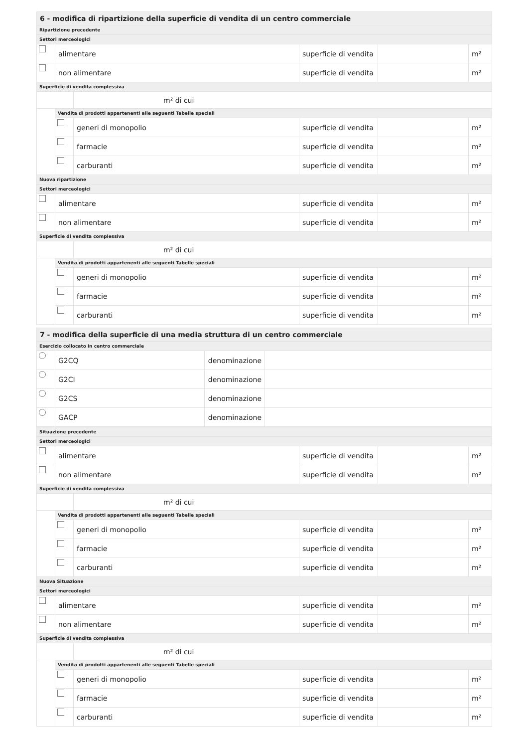| 6 - modifica di ripartizione della superficie di vendita di un centro commerciale | | | | | |
| Ripartizione precedente | | | | | |
| Settori merceologici | | | | | |
| | alimentare | | superficie di vendita | | m² |
| | non alimentare | | superficie di vendita | | m² |
| Superficie di vendita complessiva | | | | | |
| | | m² di cui | | | |
| | Vendita di prodotti appartenenti alle seguenti Tabelle speciali | | | | |
| | | generi di monopolio | superficie di vendita | | m² |
| | | farmacie | superficie di vendita | | m² |
| | | carburanti | superficie di vendita | | m² |
| Nuova ripartizione | | | | | |
| Settori merceologici | | | | | |
| | alimentare | | superficie di vendita | | m² |
| | non alimentare | | superficie di vendita | | m² |
| Superficie di vendita complessiva | | | | | |
| | | m² di cui | | | |
| | Vendita di prodotti appartenenti alle seguenti Tabelle speciali | | | | |
| | | generi di monopolio | superficie di vendita | | m² |
| | | farmacie | superficie di vendita | | m² |
| | | carburanti | superficie di vendita | | m² |
| 7 - modifica della superficie di una media struttura di un centro commerciale | | | |
| Esercizio collocato in centro commerciale | | | |
| | G2CQ | denominazione | |
| | G2CI | denominazione | |
| | G2CS | denominazione | |
| | GACP | denominazione | |
| Situazione precedente | | | | | |
| Settori merceologici | | | | | |
| | alimentare | | superficie di vendita | | m² |
| | non alimentare | | superficie di vendita | | m² |
| Superficie di vendita complessiva | | | | | |
| | | m² di cui | | | |
| | Vendita di prodotti appartenenti alle seguenti Tabelle speciali | | | | |
| | | generi di monopolio | superficie di vendita | | m² |
| | | farmacie | superficie di vendita | | m² |
| | | carburanti | superficie di vendita | | m² |
| Nuova Situazione | | | | | |
| Settori merceologici | | | | | |
| | alimentare | | superficie di vendita | | m² |
| | non alimentare | | superficie di vendita | | m² |
| Superficie di vendita complessiva | | | | | |
| | | m² di cui | | | |
| | Vendita di prodotti appartenenti alle seguenti Tabelle speciali | | | | |
| | | generi di monopolio | superficie di vendita | | m² |
| | | farmacie | superficie di vendita | | m² |
| | | carburanti | superficie di vendita | | m² |